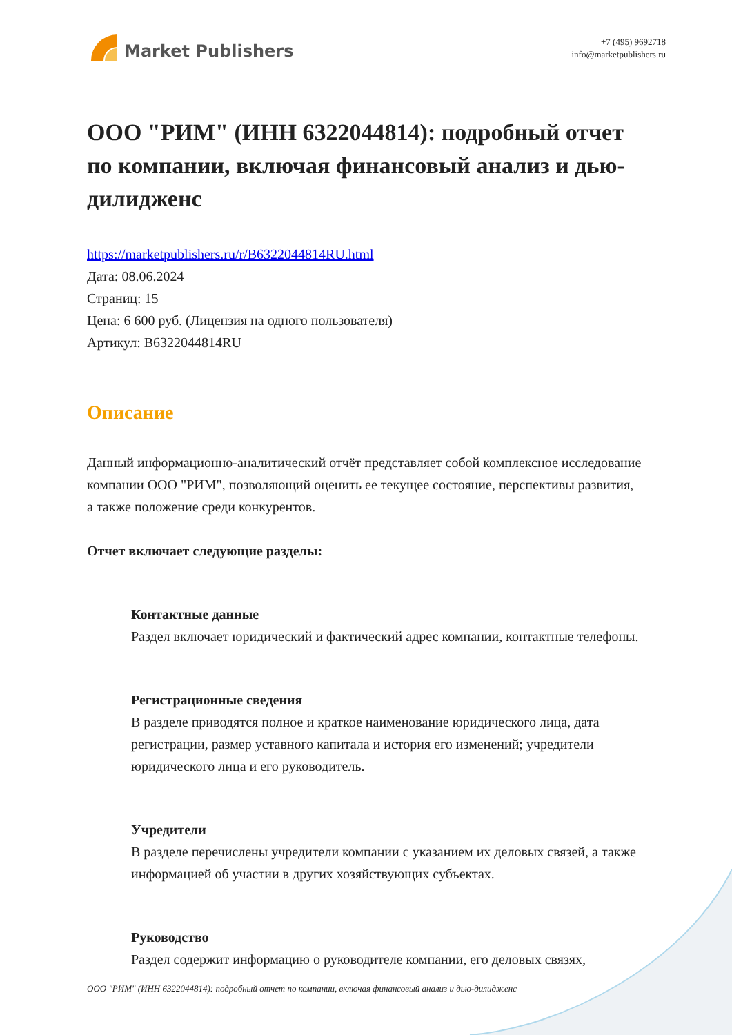Market Publishers
+7 (495) 9692718
info@marketpublishers.ru
ООО "РИМ" (ИНН 6322044814): подробный отчет по компании, включая финансовый анализ и дью-дилидженс
https://marketpublishers.ru/r/B6322044814RU.html
Дата: 08.06.2024
Страниц: 15
Цена: 6 600 руб. (Лицензия на одного пользователя)
Артикул: B6322044814RU
Описание
Данный информационно-аналитический отчёт представляет собой комплексное исследование компании ООО "РИМ", позволяющий оценить ее текущее состояние, перспективы развития, а также положение среди конкурентов.
Отчет включает следующие разделы:
Контактные данные
Раздел включает юридический и фактический адрес компании, контактные телефоны.
Регистрационные сведения
В разделе приводятся полное и краткое наименование юридического лица, дата регистрации, размер уставного капитала и история его изменений; учредители юридического лица и его руководитель.
Учредители
В разделе перечислены учредители компании с указанием их деловых связей, а также информацией об участии в других хозяйствующих субъектах.
Руководство
Раздел содержит информацию о руководителе компании, его деловых связях,
ООО "РИМ" (ИНН 6322044814): подробный отчет по компании, включая финансовый анализ и дью-дилидженс